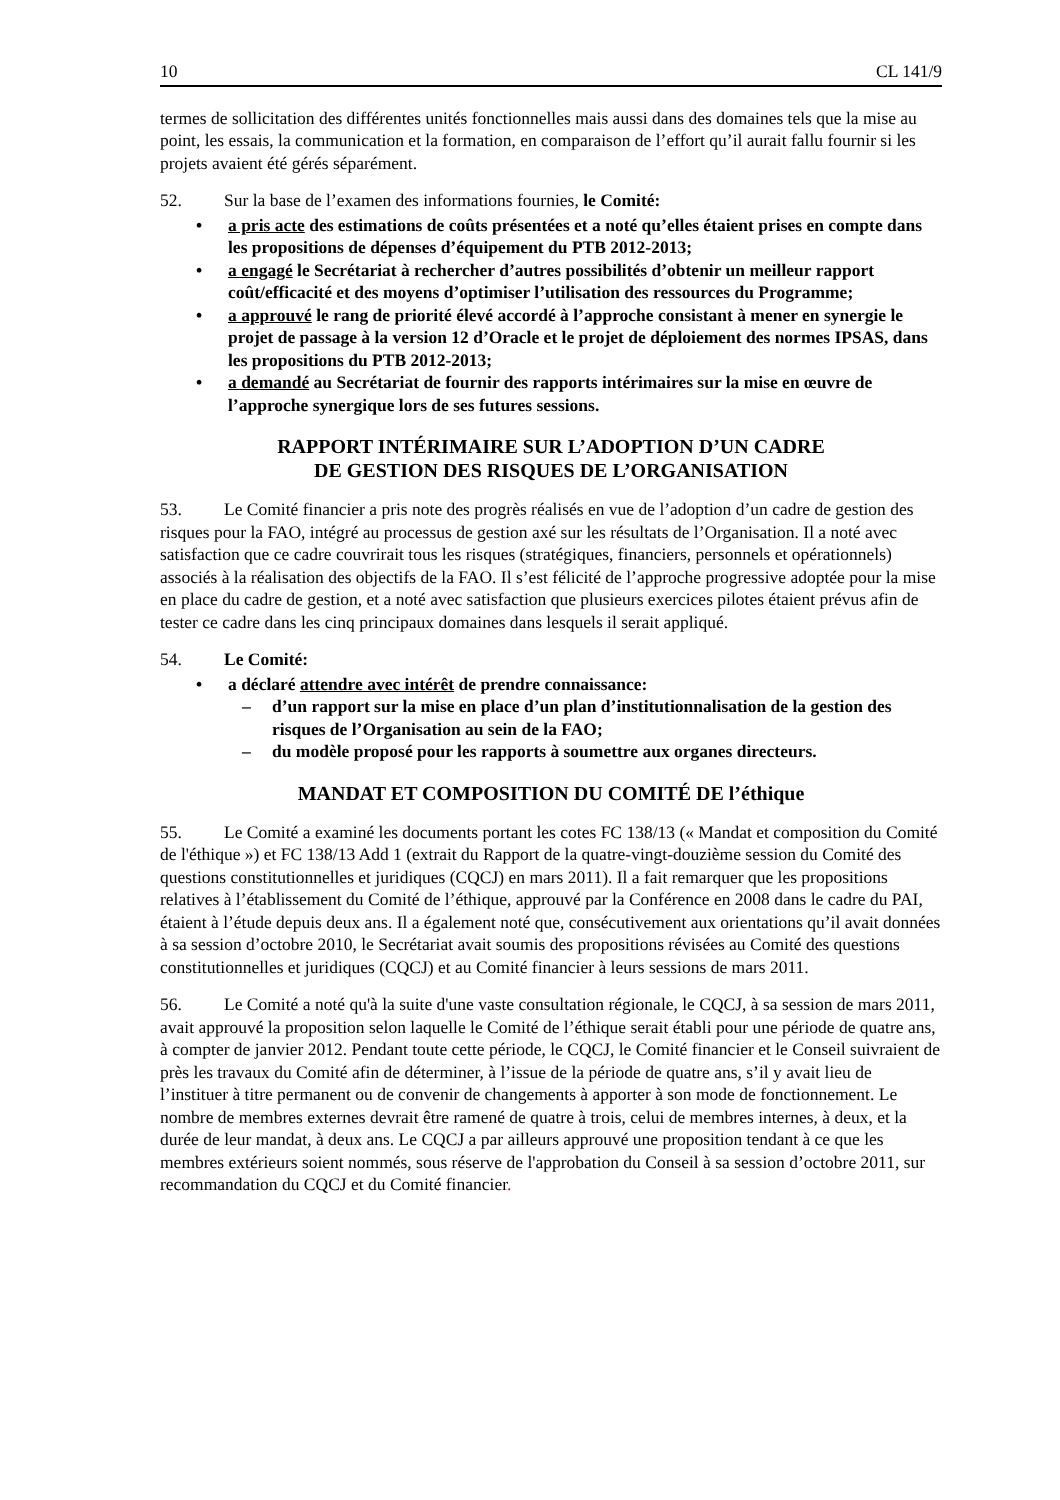10 CL 141/9
termes de sollicitation des différentes unités fonctionnelles mais aussi dans des domaines tels que la mise au point, les essais, la communication et la formation, en comparaison de l’effort qu’il aurait fallu fournir si les projets avaient été gérés séparément.
52. Sur la base de l’examen des informations fournies, le Comité:
• a pris acte des estimations de coûts présentées et a noté qu’elles étaient prises en compte dans les propositions de dépenses d’équipement du PTB 2012-2013;
• a engagé le Secrétariat à rechercher d’autres possibilités d’obtenir un meilleur rapport coût/efficacité et des moyens d’optimiser l’utilisation des ressources du Programme;
• a approuvé le rang de priorité élevé accordé à l’approche consistant à mener en synergie le projet de passage à la version 12 d’Oracle et le projet de déploiement des normes IPSAS, dans les propositions du PTB 2012-2013;
• a demandé au Secrétariat de fournir des rapports intérimaires sur la mise en œuvre de l’approche synergique lors de ses futures sessions.
RAPPORT INTÉRIMAIRE SUR L’ADOPTION D’UN CADRE
DE GESTION DES RISQUES DE L’ORGANISATION
53. Le Comité financier a pris note des progrès réalisés en vue de l’adoption d’un cadre de gestion des risques pour la FAO, intégré au processus de gestion axé sur les résultats de l’Organisation. Il a noté avec satisfaction que ce cadre couvrirait tous les risques (stratégiques, financiers, personnels et opérationnels) associés à la réalisation des objectifs de la FAO. Il s’est félicité de l’approche progressive adoptée pour la mise en place du cadre de gestion, et a noté avec satisfaction que plusieurs exercices pilotes étaient prévus afin de tester ce cadre dans les cinq principaux domaines dans lesquels il serait appliqué.
54. Le Comité:
• a déclaré attendre avec intérêt de prendre connaissance:
– d’un rapport sur la mise en place d’un plan d’institutionnalisation de la gestion des risques de l’Organisation au sein de la FAO;
– du modèle proposé pour les rapports à soumettre aux organes directeurs.
MANDAT ET COMPOSITION DU COMITÉ DE l’éthique
55. Le Comité a examiné les documents portant les cotes FC 138/13 (« Mandat et composition du Comité de l'éthique ») et FC 138/13 Add 1 (extrait du Rapport de la quatre-vingt-douzième session du Comité des questions constitutionnelles et juridiques (CQCJ) en mars 2011). Il a fait remarquer que les propositions relatives à l’établissement du Comité de l’éthique, approuvé par la Conférence en 2008 dans le cadre du PAI, étaient à l’étude depuis deux ans. Il a également noté que, consécutivement aux orientations qu’il avait données à sa session d’octobre 2010, le Secrétariat avait soumis des propositions révisées au Comité des questions constitutionnelles et juridiques (CQCJ) et au Comité financier à leurs sessions de mars 2011.
56. Le Comité a noté qu'à la suite d'une vaste consultation régionale, le CQCJ, à sa session de mars 2011, avait approuvé la proposition selon laquelle le Comité de l’éthique serait établi pour une période de quatre ans, à compter de janvier 2012. Pendant toute cette période, le CQCJ, le Comité financier et le Conseil suivraient de près les travaux du Comité afin de déterminer, à l’issue de la période de quatre ans, s’il y avait lieu de l’instituer à titre permanent ou de convenir de changements à apporter à son mode de fonctionnement. Le nombre de membres externes devrait être ramené de quatre à trois, celui de membres internes, à deux, et la durée de leur mandat, à deux ans. Le CQCJ a par ailleurs approuvé une proposition tendant à ce que les membres extérieurs soient nommés, sous réserve de l'approbation du Conseil à sa session d’octobre 2011, sur recommandation du CQCJ et du Comité financier.